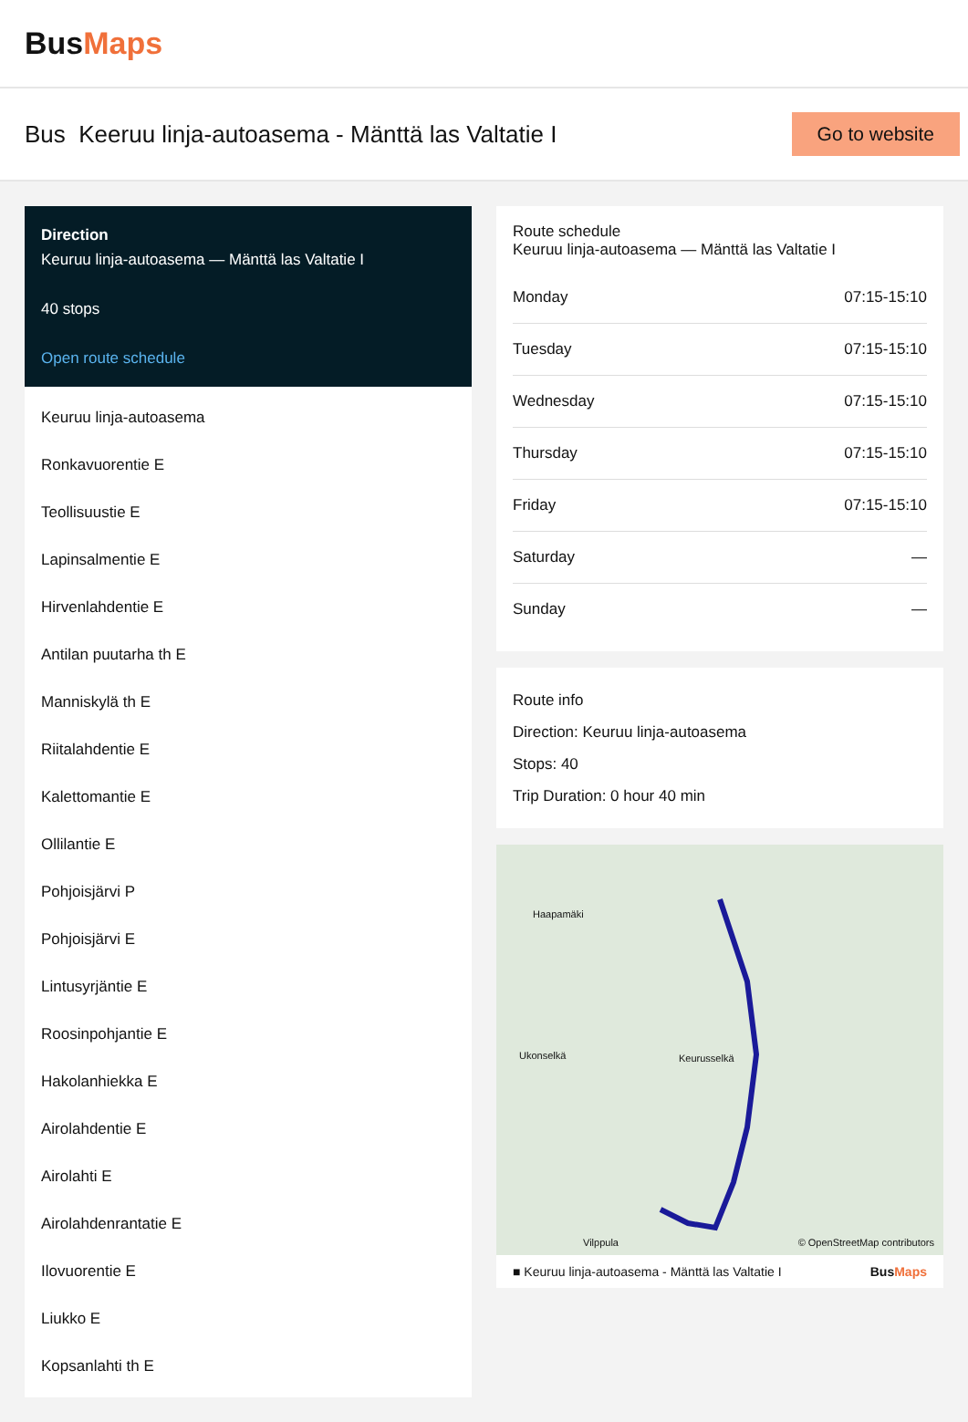BusMaps
Bus Keeruu linja-autoasema - Mänttä las Valtatie I
Go to website
Direction
Keuruu linja-autoasema — Mänttä las Valtatie I
40 stops
Open route schedule
Keuruu linja-autoasema
Ronkavuorentie E
Teollisuustie E
Lapinsalmentie E
Hirvenlahdentie E
Antilan puutarha th E
Manniskylä th E
Riitalahdentie E
Kalettomantie E
Ollilantie E
Pohjoisjärvi P
Pohjoisjärvi E
Lintusyrjäntie E
Roosinpohjantie E
Hakolanhiekka E
Airolahdentie E
Airolahti E
Airolahdenrantatie E
Ilovuorentie E
Liukko E
Kopsanlahti th E
Route schedule
Keuruu linja-autoasema — Mänttä las Valtatie I
| Monday | 07:15-15:10 |
| Tuesday | 07:15-15:10 |
| Wednesday | 07:15-15:10 |
| Thursday | 07:15-15:10 |
| Friday | 07:15-15:10 |
| Saturday | — |
| Sunday | — |
Route info
Direction: Keuruu linja-autoasema
Stops: 40
Trip Duration: 0 hour 40 min
Haapamäki
Ukonselkä Keurusselkä
Vilppula © OpenStreetMap contributors
■ Keuruu linja-autoasema - Mänttä las Valtatie I BusMaps